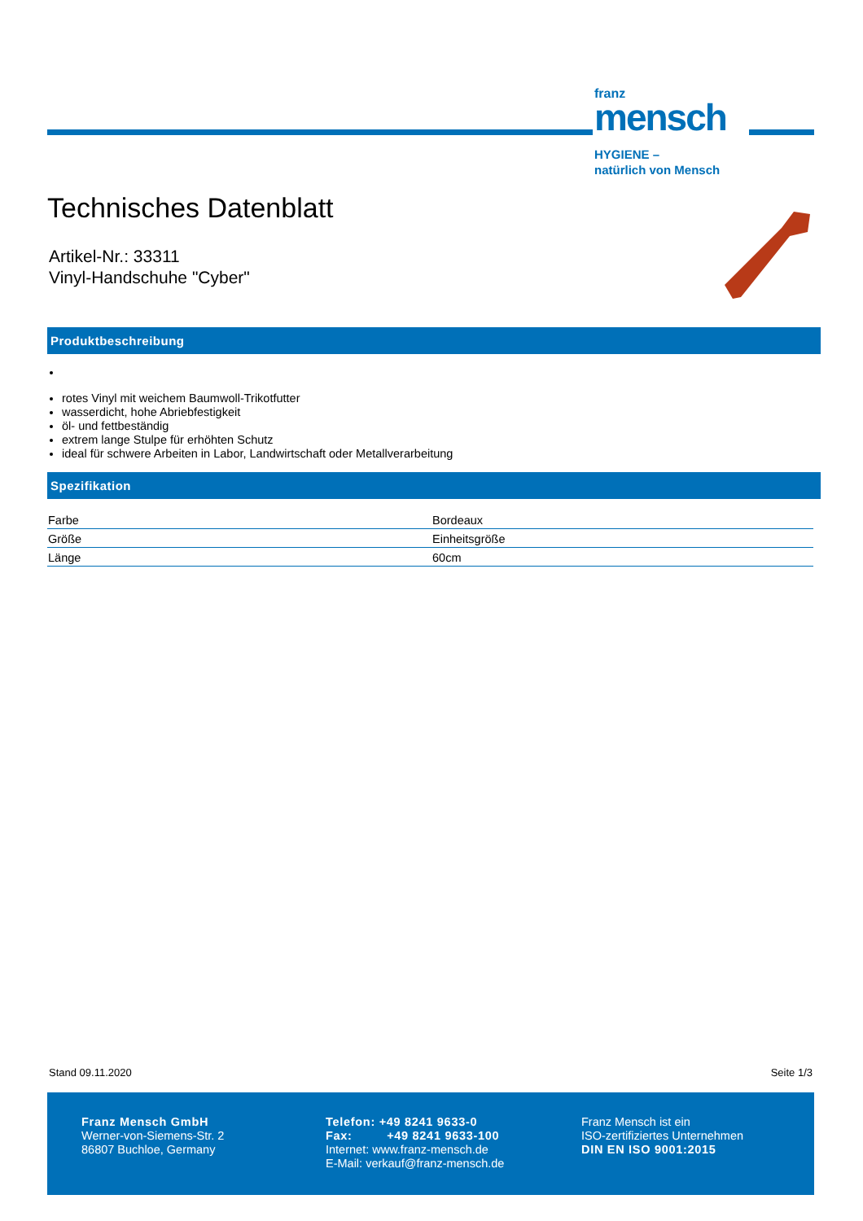franz
mensch
HYGIENE –
natürlich von Mensch
Technisches Datenblatt
Artikel-Nr.: 33311
Vinyl-Handschuhe "Cyber"
Produktbeschreibung
rotes Vinyl mit weichem Baumwoll-Trikotfutter
wasserdicht, hohe Abriebfestigkeit
öl- und fettbeständig
extrem lange Stulpe für erhöhten Schutz
ideal für schwere Arbeiten in Labor, Landwirtschaft oder Metallverarbeitung
Spezifikation
| Farbe | Bordeaux |
| Größe | Einheitsgröße |
| Länge | 60cm |
Stand 09.11.2020 Seite 1/3
Franz Mensch GmbH
Werner-von-Siemens-Str. 2
86807 Buchloe, Germany
Telefon: +49 8241 9633-0
Fax: +49 8241 9633-100
Internet: www.franz-mensch.de
E-Mail: verkauf@franz-mensch.de
Franz Mensch ist ein
ISO-zertifiziertes Unternehmen
DIN EN ISO 9001:2015